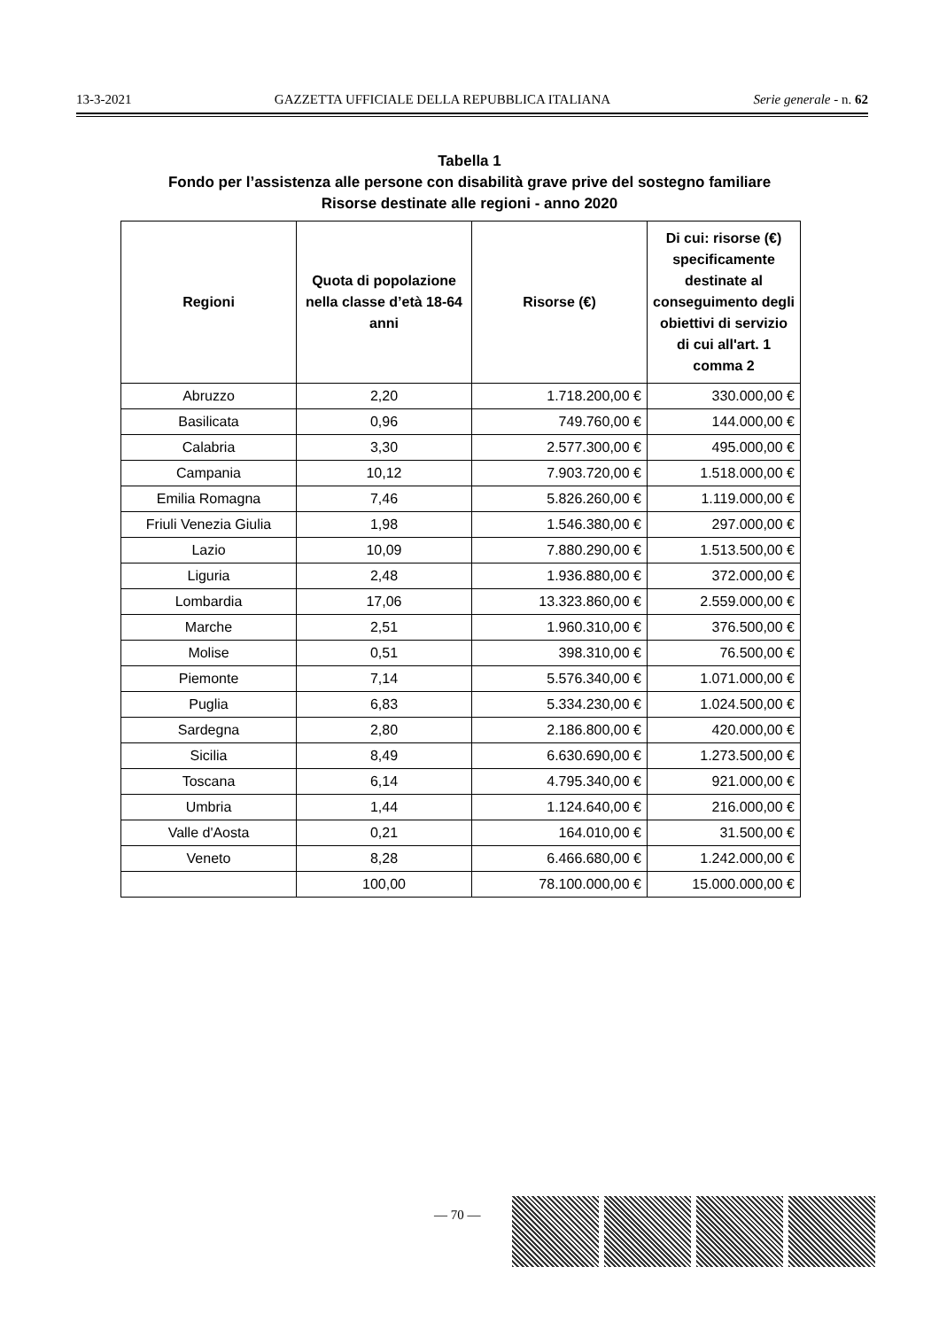13-3-2021 GAZZETTA UFFICIALE DELLA REPUBBLICA ITALIANA Serie generale - n. 62
Tabella 1
Fondo per l’assistenza alle persone con disabilità grave prive del sostegno familiare
Risorse destinate alle regioni - anno 2020
| Regioni | Quota di popolazione nella classe d’età 18-64 anni | Risorse (€) | Di cui: risorse (€) specificamente destinate al conseguimento degli obiettivi di servizio di cui all'art. 1 comma 2 |
| --- | --- | --- | --- |
| Abruzzo | 2,20 | 1.718.200,00 € | 330.000,00 € |
| Basilicata | 0,96 | 749.760,00 € | 144.000,00 € |
| Calabria | 3,30 | 2.577.300,00 € | 495.000,00 € |
| Campania | 10,12 | 7.903.720,00 € | 1.518.000,00 € |
| Emilia Romagna | 7,46 | 5.826.260,00 € | 1.119.000,00 € |
| Friuli Venezia Giulia | 1,98 | 1.546.380,00 € | 297.000,00 € |
| Lazio | 10,09 | 7.880.290,00 € | 1.513.500,00 € |
| Liguria | 2,48 | 1.936.880,00 € | 372.000,00 € |
| Lombardia | 17,06 | 13.323.860,00 € | 2.559.000,00 € |
| Marche | 2,51 | 1.960.310,00 € | 376.500,00 € |
| Molise | 0,51 | 398.310,00 € | 76.500,00 € |
| Piemonte | 7,14 | 5.576.340,00 € | 1.071.000,00 € |
| Puglia | 6,83 | 5.334.230,00 € | 1.024.500,00 € |
| Sardegna | 2,80 | 2.186.800,00 € | 420.000,00 € |
| Sicilia | 8,49 | 6.630.690,00 € | 1.273.500,00 € |
| Toscana | 6,14 | 4.795.340,00 € | 921.000,00 € |
| Umbria | 1,44 | 1.124.640,00 € | 216.000,00 € |
| Valle d'Aosta | 0,21 | 164.010,00 € | 31.500,00 € |
| Veneto | 8,28 | 6.466.680,00 € | 1.242.000,00 € |
| | 100,00 | 78.100.000,00 € | 15.000.000,00 € |
— 70 —